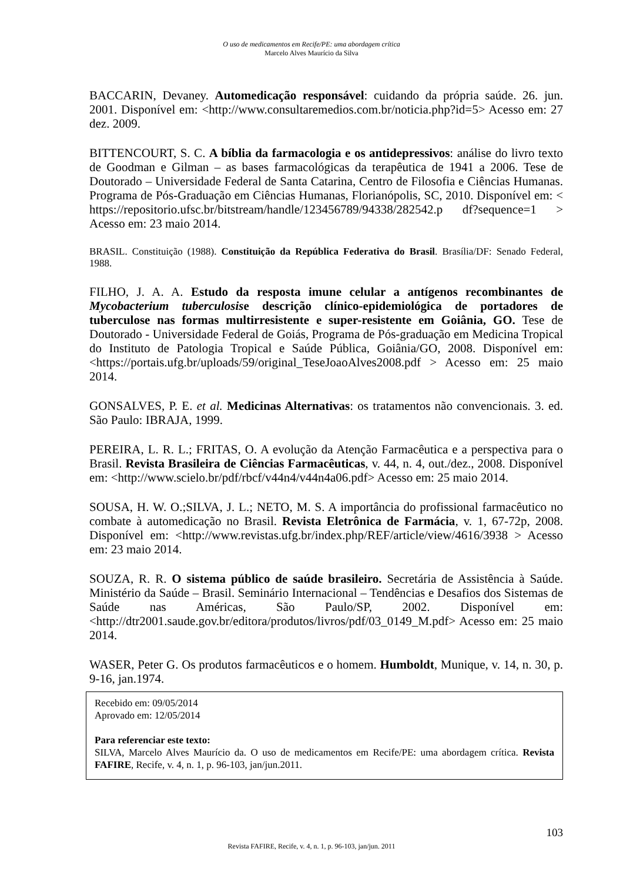O uso de medicamentos em Recife/PE: uma abordagem crítica
Marcelo Alves Maurício da Silva
BACCARIN, Devaney. Automedicação responsável: cuidando da própria saúde. 26. jun. 2001. Disponível em: <http://www.consultaremedios.com.br/noticia.php?id=5> Acesso em: 27 dez. 2009.
BITTENCOURT, S. C. A bíblia da farmacologia e os antidepressivos: análise do livro texto de Goodman e Gilman – as bases farmacológicas da terapêutica de 1941 a 2006. Tese de Doutorado – Universidade Federal de Santa Catarina, Centro de Filosofia e Ciências Humanas. Programa de Pós-Graduação em Ciências Humanas, Florianópolis, SC, 2010. Disponível em: < https://repositorio.ufsc.br/bitstream/handle/123456789/94338/282542.p df?sequence=1 > Acesso em: 23 maio 2014.
BRASIL. Constituição (1988). Constituição da República Federativa do Brasil. Brasília/DF: Senado Federal, 1988.
FILHO, J. A. A. Estudo da resposta imune celular a antígenos recombinantes de Mycobacterium tuberculosise descrição clínico-epidemiológica de portadores de tuberculose nas formas multirresistente e super-resistente em Goiânia, GO. Tese de Doutorado - Universidade Federal de Goiás, Programa de Pós-graduação em Medicina Tropical do Instituto de Patologia Tropical e Saúde Pública, Goiânia/GO, 2008. Disponível em: <https://portais.ufg.br/uploads/59/original_TeseJoaoAlves2008.pdf > Acesso em: 25 maio 2014.
GONSALVES, P. E. et al. Medicinas Alternativas: os tratamentos não convencionais. 3. ed. São Paulo: IBRAJA, 1999.
PEREIRA, L. R. L.; FRITAS, O. A evolução da Atenção Farmacêutica e a perspectiva para o Brasil. Revista Brasileira de Ciências Farmacêuticas, v. 44, n. 4, out./dez., 2008. Disponível em: <http://www.scielo.br/pdf/rbcf/v44n4/v44n4a06.pdf> Acesso em: 25 maio 2014.
SOUSA, H. W. O.;SILVA, J. L.; NETO, M. S. A importância do profissional farmacêutico no combate à automedicação no Brasil. Revista Eletrônica de Farmácia, v. 1, 67-72p, 2008. Disponível em: <http://www.revistas.ufg.br/index.php/REF/article/view/4616/3938 > Acesso em: 23 maio 2014.
SOUZA, R. R. O sistema público de saúde brasileiro. Secretária de Assistência à Saúde. Ministério da Saúde – Brasil. Seminário Internacional – Tendências e Desafios dos Sistemas de Saúde nas Américas, São Paulo/SP, 2002. Disponível em: <http://dtr2001.saude.gov.br/editora/produtos/livros/pdf/03_0149_M.pdf> Acesso em: 25 maio 2014.
WASER, Peter G. Os produtos farmacêuticos e o homem. Humboldt, Munique, v. 14, n. 30, p. 9-16, jan.1974.
Recebido em: 09/05/2014
Aprovado em: 12/05/2014
Para referenciar este texto:
SILVA, Marcelo Alves Maurício da. O uso de medicamentos em Recife/PE: uma abordagem crítica. Revista FAFIRE, Recife, v. 4, n. 1, p. 96-103, jan/jun.2011.
103
Revista FAFIRE, Recife, v. 4, n. 1, p. 96-103, jan/jun. 2011